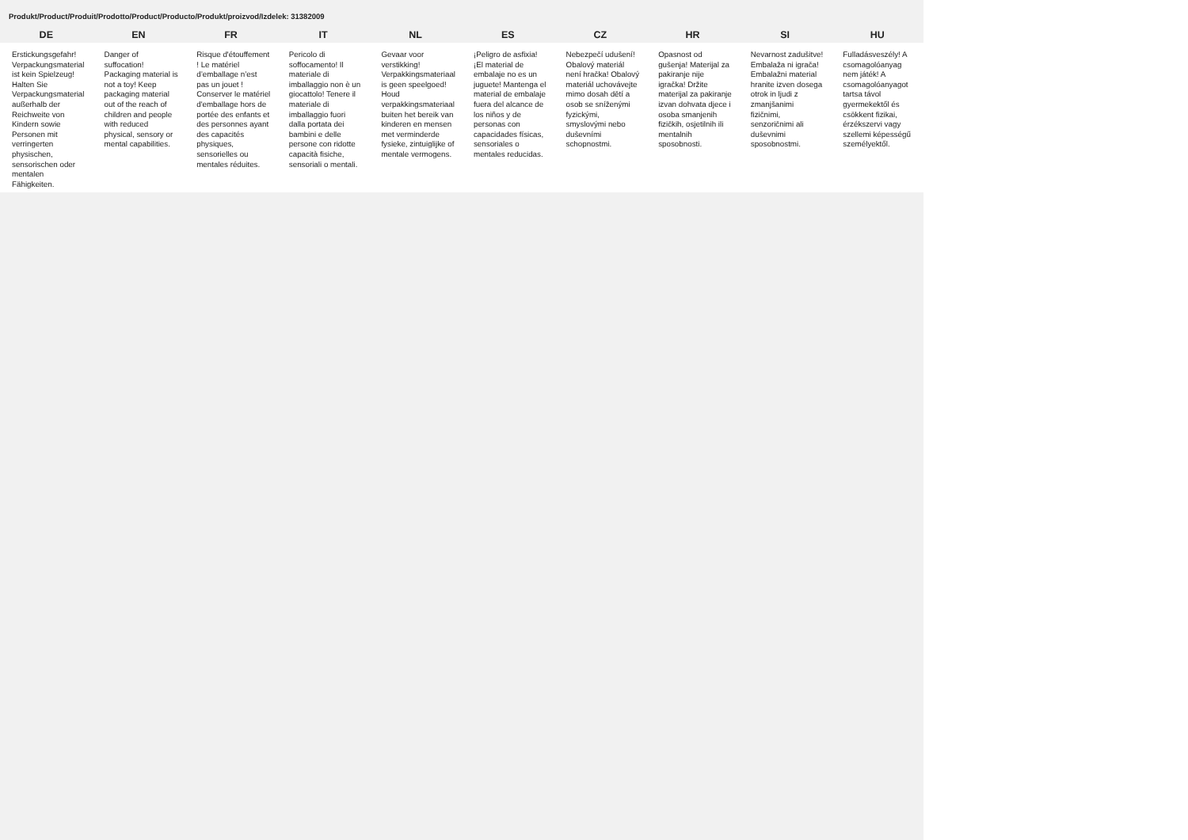Produkt/Product/Produit/Prodotto/Product/Producto/Produkt/proizvod/Izdelek: 31382009
| DE | EN | FR | IT | NL | ES | CZ | HR | SI | HU |
| --- | --- | --- | --- | --- | --- | --- | --- | --- | --- |
| Erstickungsgefahr! Verpackungsmaterial ist kein Spielzeug! Halten Sie Verpackungsmaterial außerhalb der Reichweite von Kindern sowie Personen mit verringerten physischen, sensorischen oder mentalen Fähigkeiten. | Danger of suffocation! Packaging material is not a toy! Keep packaging material out of the reach of children and people with reduced physical, sensory or mental capabilities. | Risque d'étouffement ! Le matériel d’emballage n’est pas un jouet ! Conserver le matériel d'emballage hors de portée des enfants et des personnes ayant des capacités physiques, sensorielles ou mentales réduites. | Pericolo di soffocamento! Il materiale di imballaggio non è un giocattolo! Tenere il materiale di imballaggio fuori dalla portata dei bambini e delle persone con ridotte capacità fisiche, sensoriali o mentali. | Gevaar voor verstikking! Verpakkingsmateriaal is geen speelgoed! Houd verpakkingsmateriaal buiten het bereik van kinderen en mensen met verminderde fysieke, zintuiglijke of mentale vermogens. | ¡Peligro de asfixia! ¡El material de embalaje no es un juguete! Mantenga el material de embalaje fuera del alcance de los niños y de personas con capacidades físicas, sensoriales o mentales reducidas. | Nebezpečí udušení! Obalový materiál není hračka! Obalový materiál uchovávejte mimo dosah dětí a osob se sníženými fyzickými, smyslovými nebo duševními schopnostmi. | Opasnost od gušenja! Materijal za pakiranje nije igračka! Držite materijal za pakiranje izvan dohvata djece i osoba smanjenih fizičkih, osjetilnih ili mentalnih sposobnosti. | Nevarnost zadušitve! Embalaža ni igrača! Embalažni material hranite izven dosega otrok in ljudi z zmanjšanimi fizičnimi, senzoričnimi ali duševnimi sposobnostmi. | Fulladásveszély! A csomagolóanyag nem játék! A csomagolóanyagot tartsa távol gyermekektől és csökkent fizikai, érzékszervi vagy szellemi képességű személyektől. |